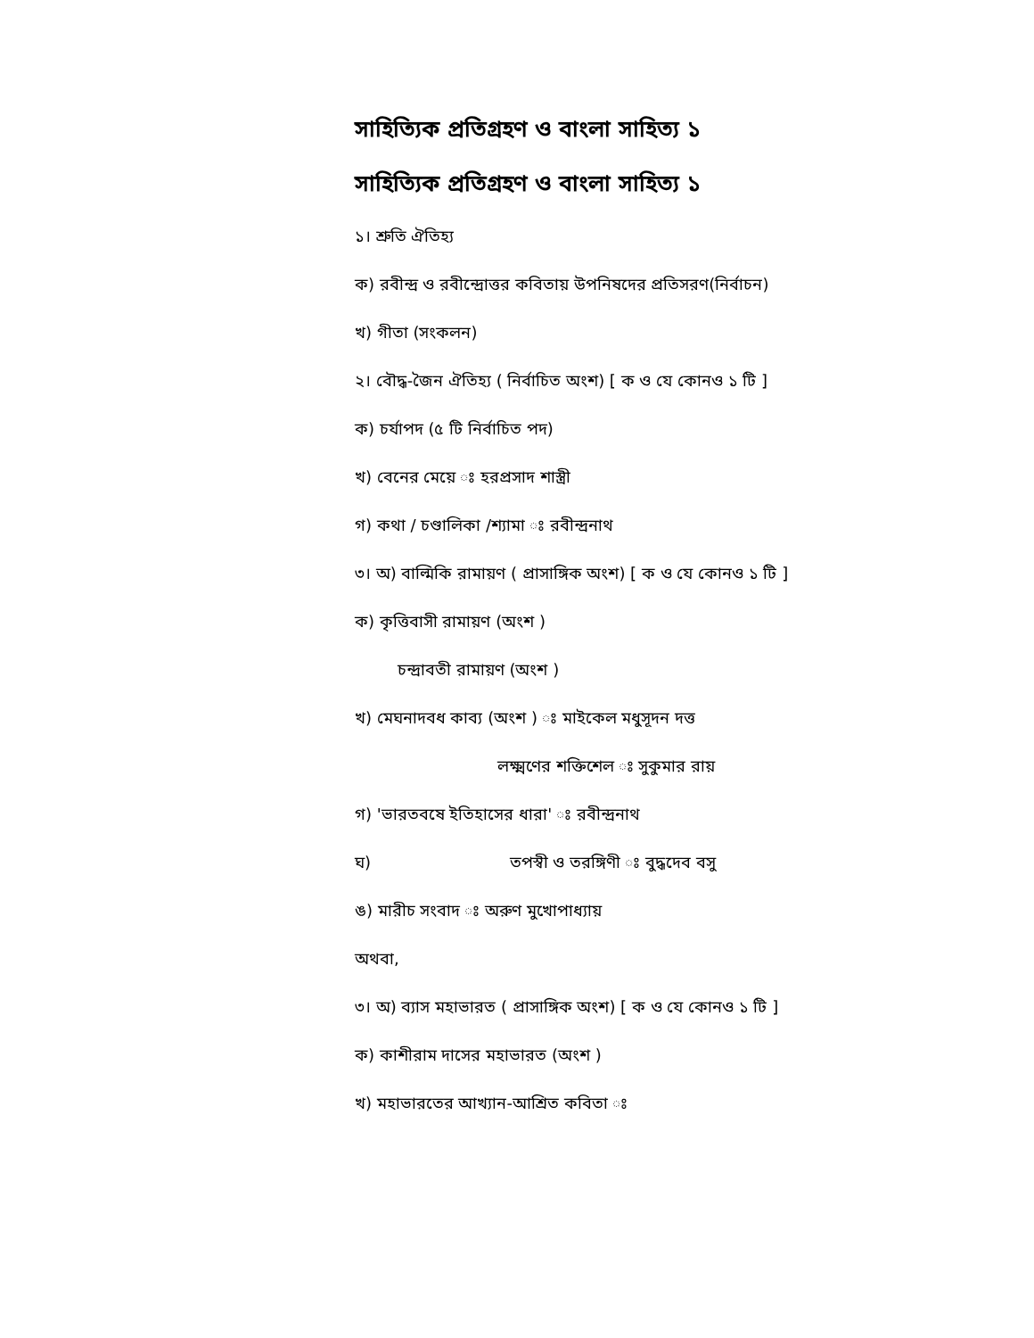সাহিত্যিক প্রতিগ্রহণ ও বাংলা সাহিত্য ১
সাহিত্যিক প্রতিগ্রহণ ও বাংলা সাহিত্য ১
১। শ্রুতি ঐতিহ্য
ক) রবীন্দ্র ও রবীন্দ্রোত্তর কবিতায় উপনিষদের প্রতিসরণ(নির্বাচন)
খ) গীতা (সংকলন)
২। বৌদ্ধ-জৈন ঐতিহ্য ( নির্বাচিত অংশ) [ ক ও যে কোনও ১ টি ]
ক) চর্যাপদ (৫ টি নির্বাচিত পদ)
খ) বেনের মেয়ে ঃ হরপ্রসাদ শাস্ত্রী
গ) কথা / চণ্ডালিকা /শ্যামা ঃ রবীন্দ্রনাথ
৩। অ) বাল্মিকি রামায়ণ ( প্রাসাঙ্গিক অংশ) [ ক ও যে কোনও ১ টি ]
ক) কৃত্তিবাসী রামায়ণ (অংশ )
চন্দ্রাবতী রামায়ণ (অংশ )
খ) মেঘনাদবধ কাব্য (অংশ ) ঃ মাইকেল মধুসূদন দত্ত
লক্ষ্মণের শক্তিশেল ঃ সুকুমার রায়
গ) 'ভারতবষে ইতিহাসের ধারা' ঃ রবীন্দ্রনাথ
ঘ) তপস্বী ও তরঙ্গিণী ঃ বুদ্ধদেব বসু
ঙ) মারীচ সংবাদ ঃ অরুণ মুখোপাধ্যায়
অথবা,
৩। অ) ব্যাস মহাভারত ( প্রাসাঙ্গিক অংশ) [ ক ও যে কোনও ১ টি ]
ক) কাশীরাম দাসের মহাভারত (অংশ )
খ) মহাভারতের আখ্যান-আশ্রিত কবিতা ঃ